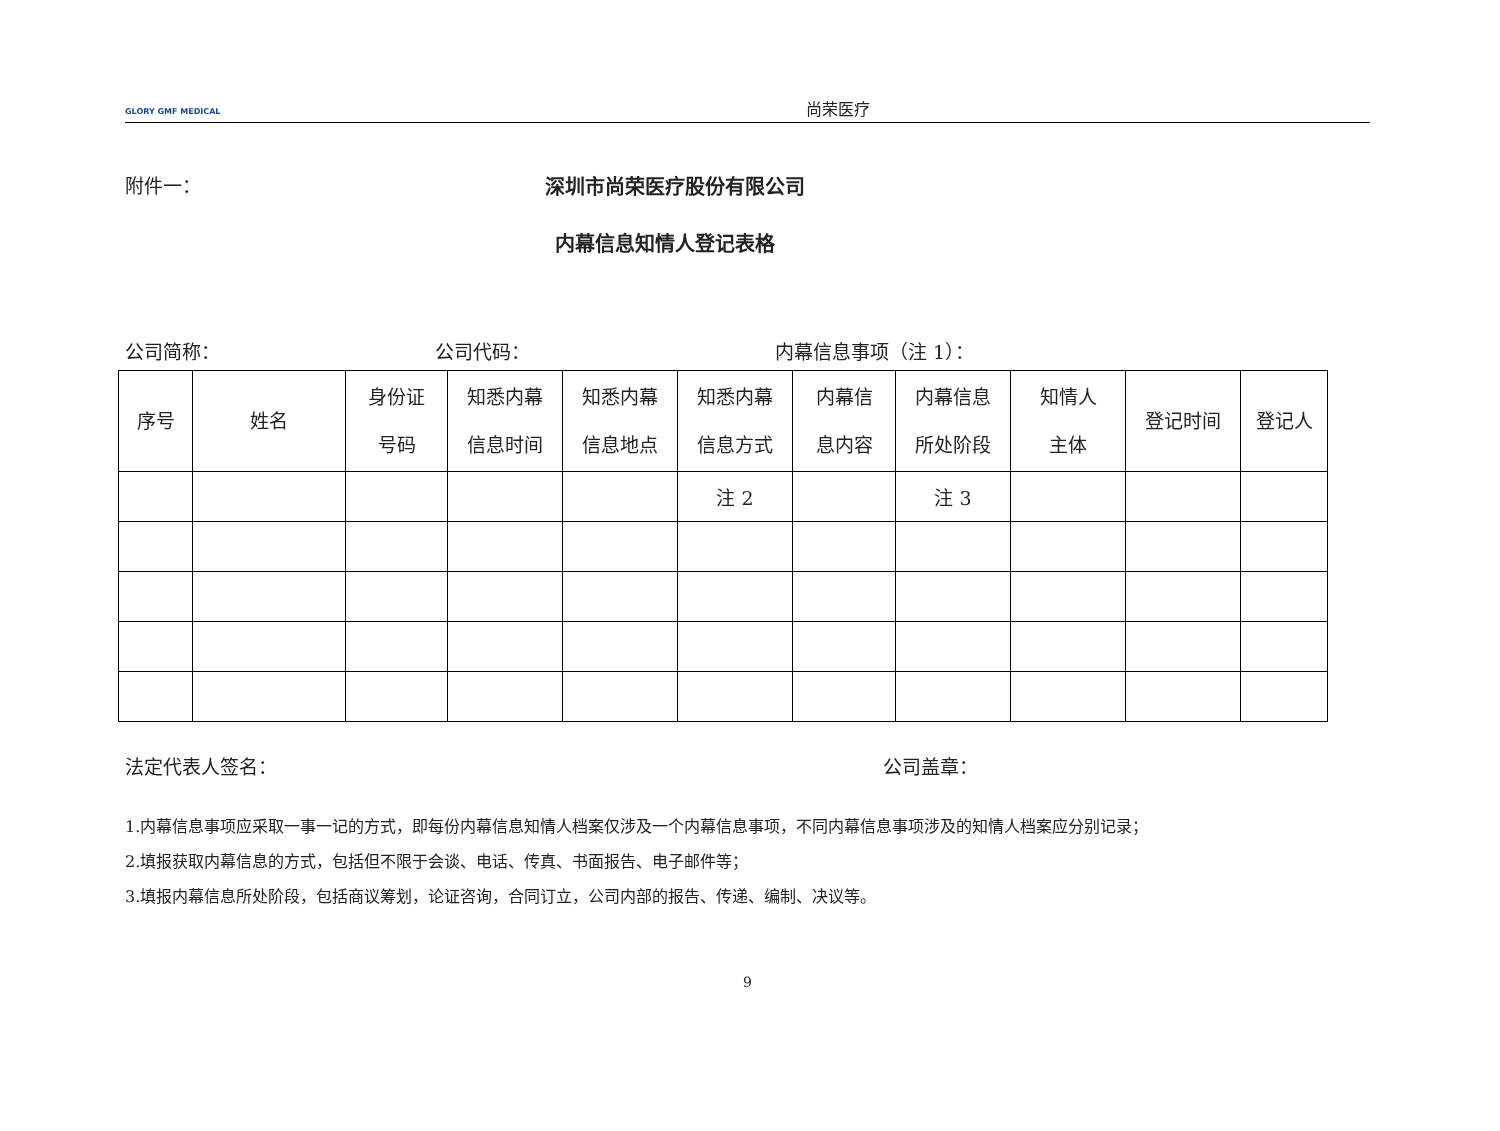GLORY GMF MEDICAL
尚荣医疗
附件一： 深圳市尚荣医疗股份有限公司
内幕信息知情人登记表格
公司简称： 公司代码： 内幕信息事项（注 1）：
| 序号 | 姓名 | 身份证 号码 | 知悉内幕 信息时间 | 知悉内幕 信息地点 | 知悉内幕 信息方式 | 内幕信 息内容 | 内幕信息 所处阶段 | 知情人 主体 | 登记时间 | 登记人 |
| --- | --- | --- | --- | --- | --- | --- | --- | --- | --- | --- |
| | | | | | 注 2 | | 注 3 | | | |
法定代表人签名： 公司盖章：
1.内幕信息事项应采取一事一记的方式，即每份内幕信息知情人档案仅涉及一个内幕信息事项，不同内幕信息事项涉及的知情人档案应分别记录；
2.填报获取内幕信息的方式，包括但不限于会谈、电话、传真、书面报告、电子邮件等；
3.填报内幕信息所处阶段，包括商议筹划，论证咨询，合同订立，公司内部的报告、传递、编制、决议等。
9